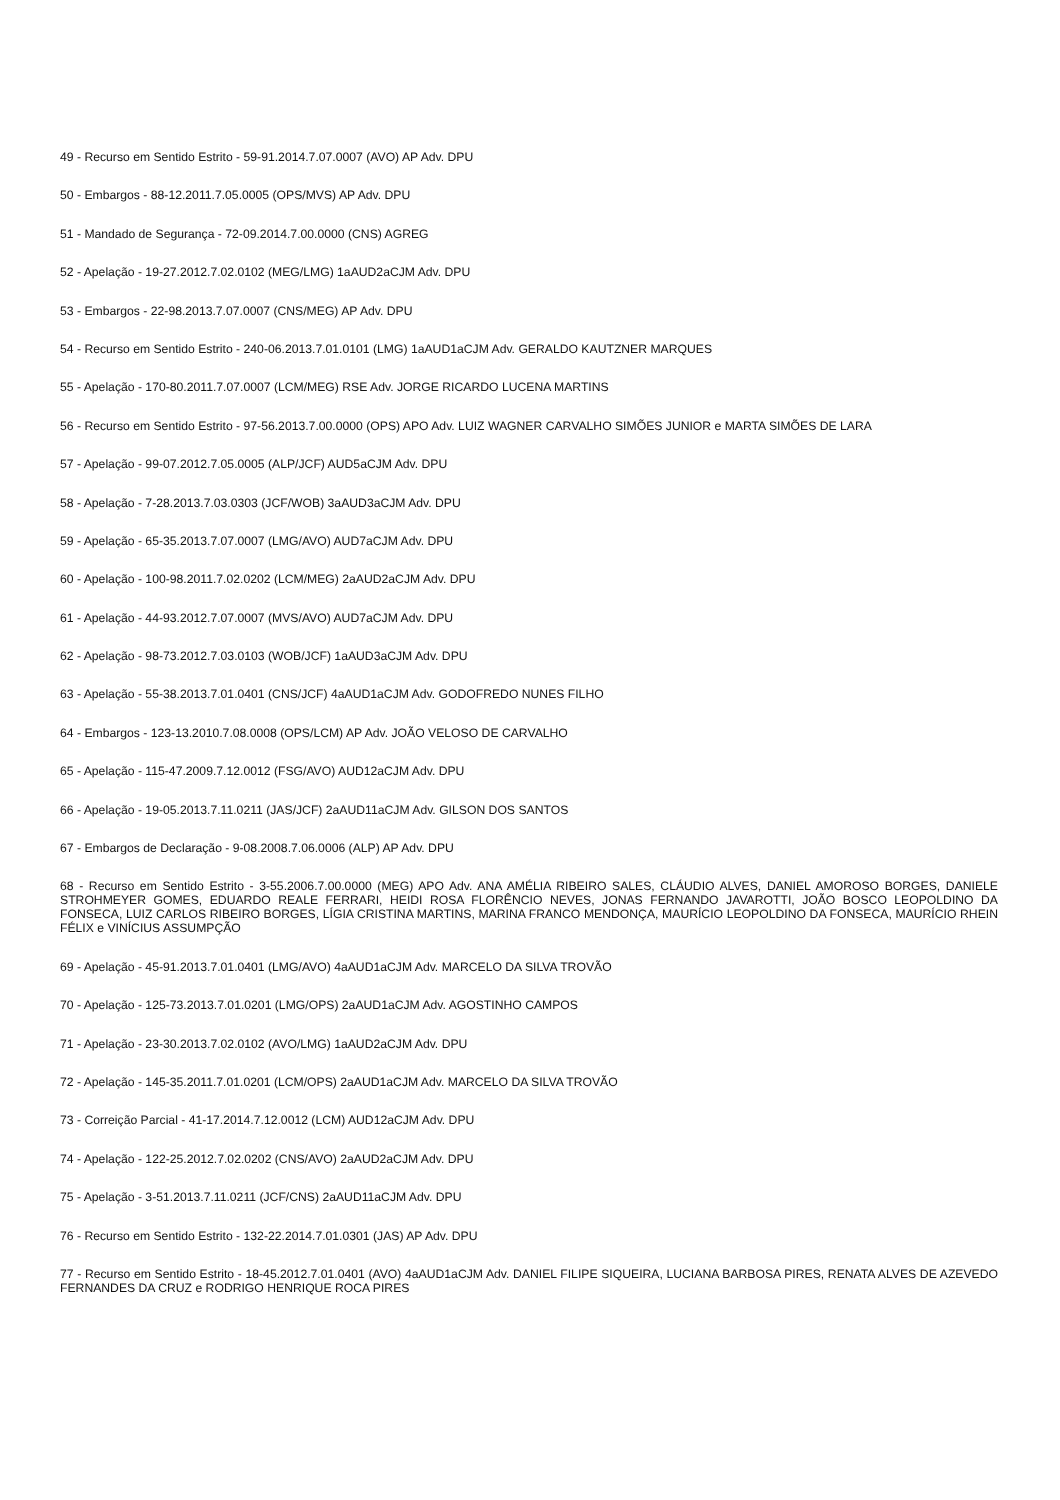49 - Recurso em Sentido Estrito - 59-91.2014.7.07.0007 (AVO) AP Adv. DPU
50 - Embargos - 88-12.2011.7.05.0005 (OPS/MVS) AP Adv. DPU
51 - Mandado de Segurança - 72-09.2014.7.00.0000 (CNS) AGREG
52 - Apelação - 19-27.2012.7.02.0102 (MEG/LMG) 1aAUD2aCJM Adv. DPU
53 - Embargos - 22-98.2013.7.07.0007 (CNS/MEG) AP Adv. DPU
54 - Recurso em Sentido Estrito - 240-06.2013.7.01.0101 (LMG) 1aAUD1aCJM Adv. GERALDO KAUTZNER MARQUES
55 - Apelação - 170-80.2011.7.07.0007 (LCM/MEG) RSE Adv. JORGE RICARDO LUCENA MARTINS
56 - Recurso em Sentido Estrito - 97-56.2013.7.00.0000 (OPS) APO Adv. LUIZ WAGNER CARVALHO SIMÕES JUNIOR e MARTA SIMÕES DE LARA
57 - Apelação - 99-07.2012.7.05.0005 (ALP/JCF) AUD5aCJM Adv. DPU
58 - Apelação - 7-28.2013.7.03.0303 (JCF/WOB) 3aAUD3aCJM Adv. DPU
59 - Apelação - 65-35.2013.7.07.0007 (LMG/AVO) AUD7aCJM Adv. DPU
60 - Apelação - 100-98.2011.7.02.0202 (LCM/MEG) 2aAUD2aCJM Adv. DPU
61 - Apelação - 44-93.2012.7.07.0007 (MVS/AVO) AUD7aCJM Adv. DPU
62 - Apelação - 98-73.2012.7.03.0103 (WOB/JCF) 1aAUD3aCJM Adv. DPU
63 - Apelação - 55-38.2013.7.01.0401 (CNS/JCF) 4aAUD1aCJM Adv. GODOFREDO NUNES FILHO
64 - Embargos - 123-13.2010.7.08.0008 (OPS/LCM) AP Adv. JOÃO VELOSO DE CARVALHO
65 - Apelação - 115-47.2009.7.12.0012 (FSG/AVO) AUD12aCJM Adv. DPU
66 - Apelação - 19-05.2013.7.11.0211 (JAS/JCF) 2aAUD11aCJM Adv. GILSON DOS SANTOS
67 - Embargos de Declaração - 9-08.2008.7.06.0006 (ALP) AP Adv. DPU
68 - Recurso em Sentido Estrito - 3-55.2006.7.00.0000 (MEG) APO Adv. ANA AMÉLIA RIBEIRO SALES, CLÁUDIO ALVES, DANIEL AMOROSO BORGES, DANIELE STROHMEYER GOMES, EDUARDO REALE FERRARI, HEIDI ROSA FLORÊNCIO NEVES, JONAS FERNANDO JAVAROTTI, JOÃO BOSCO LEOPOLDINO DA FONSECA, LUIZ CARLOS RIBEIRO BORGES, LÍGIA CRISTINA MARTINS, MARINA FRANCO MENDONÇA, MAURÍCIO LEOPOLDINO DA FONSECA, MAURÍCIO RHEIN FÉLIX e VINÍCIUS ASSUMPÇÃO
69 - Apelação - 45-91.2013.7.01.0401 (LMG/AVO) 4aAUD1aCJM Adv. MARCELO DA SILVA TROVÃO
70 - Apelação - 125-73.2013.7.01.0201 (LMG/OPS) 2aAUD1aCJM Adv. AGOSTINHO CAMPOS
71 - Apelação - 23-30.2013.7.02.0102 (AVO/LMG) 1aAUD2aCJM Adv. DPU
72 - Apelação - 145-35.2011.7.01.0201 (LCM/OPS) 2aAUD1aCJM Adv. MARCELO DA SILVA TROVÃO
73 - Correição Parcial - 41-17.2014.7.12.0012 (LCM) AUD12aCJM Adv. DPU
74 - Apelação - 122-25.2012.7.02.0202 (CNS/AVO) 2aAUD2aCJM Adv. DPU
75 - Apelação - 3-51.2013.7.11.0211 (JCF/CNS) 2aAUD11aCJM Adv. DPU
76 - Recurso em Sentido Estrito - 132-22.2014.7.01.0301 (JAS) AP Adv. DPU
77 - Recurso em Sentido Estrito - 18-45.2012.7.01.0401 (AVO) 4aAUD1aCJM Adv. DANIEL FILIPE SIQUEIRA, LUCIANA BARBOSA PIRES, RENATA ALVES DE AZEVEDO FERNANDES DA CRUZ e RODRIGO HENRIQUE ROCA PIRES